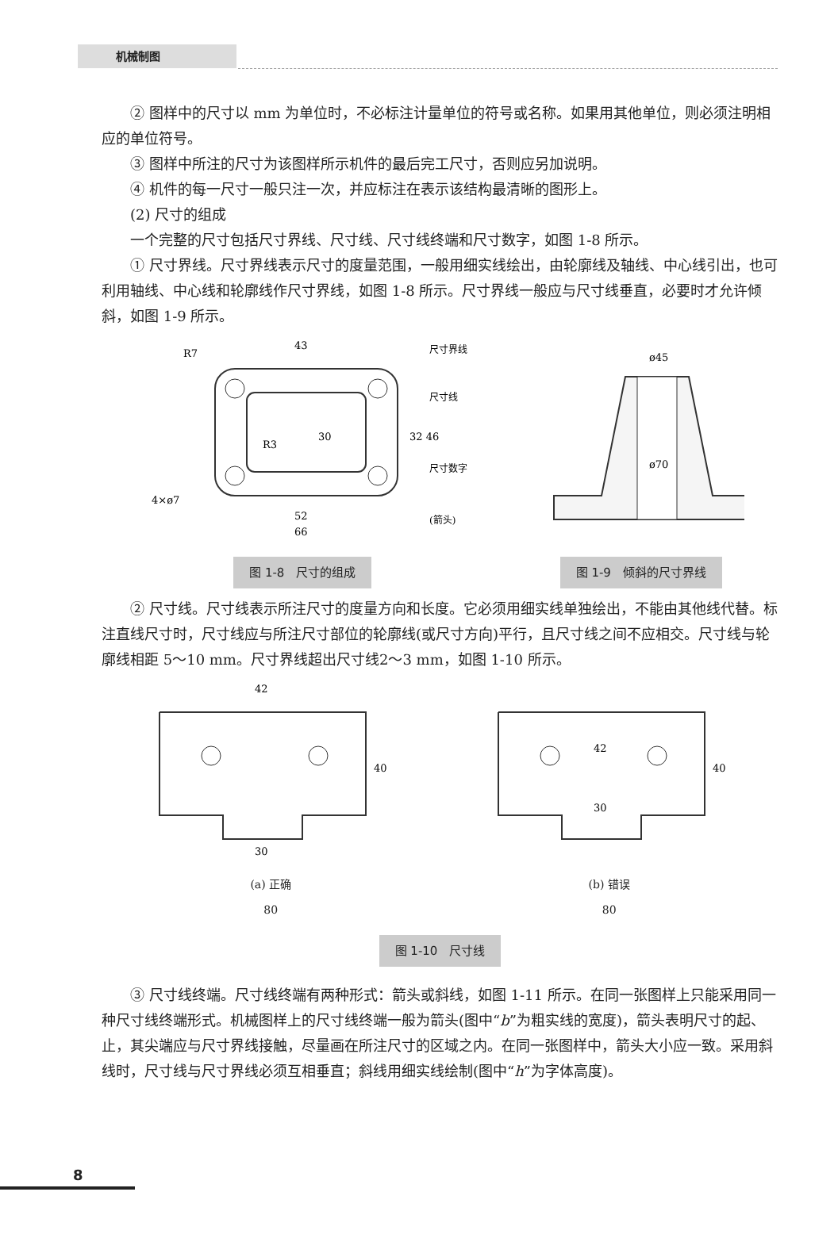机械制图
② 图样中的尺寸以 mm 为单位时，不必标注计量单位的符号或名称。如果用其他单位，则必须注明相应的单位符号。
③ 图样中所注的尺寸为该图样所示机件的最后完工尺寸，否则应另加说明。
④ 机件的每一尺寸一般只注一次，并应标注在表示该结构最清晰的图形上。
(2) 尺寸的组成
一个完整的尺寸包括尺寸界线、尺寸线、尺寸线终端和尺寸数字，如图 1-8 所示。
① 尺寸界线。尺寸界线表示尺寸的度量范围，一般用细实线绘出，由轮廓线及轴线、中心线引出，也可利用轴线、中心线和轮廓线作尺寸界线，如图 1-8 所示。尺寸界线一般应与尺寸线垂直，必要时才允许倾斜，如图 1-9 所示。
43
R7
R3
4×ø7
52
66
30
32 46
尺寸界线
尺寸线
尺寸数字
(箭头)
图 1-8　尺寸的组成
ø45
ø70
图 1-9　倾斜的尺寸界线
② 尺寸线。尺寸线表示所注尺寸的度量方向和长度。它必须用细实线单独绘出，不能由其他线代替。标注直线尺寸时，尺寸线应与所注尺寸部位的轮廓线(或尺寸方向)平行，且尺寸线之间不应相交。尺寸线与轮廓线相距 5～10 mm。尺寸界线超出尺寸线2～3 mm，如图 1-10 所示。
42
40
30
(a) 正确
80
42
40
30
(b) 错误
80
图 1-10　尺寸线
③ 尺寸线终端。尺寸线终端有两种形式：箭头或斜线，如图 1-11 所示。在同一张图样上只能采用同一种尺寸线终端形式。机械图样上的尺寸线终端一般为箭头(图中“b”为粗实线的宽度)，箭头表明尺寸的起、止，其尖端应与尺寸界线接触，尽量画在所注尺寸的区域之内。在同一张图样中，箭头大小应一致。采用斜线时，尺寸线与尺寸界线必须互相垂直；斜线用细实线绘制(图中“h”为字体高度)。
8